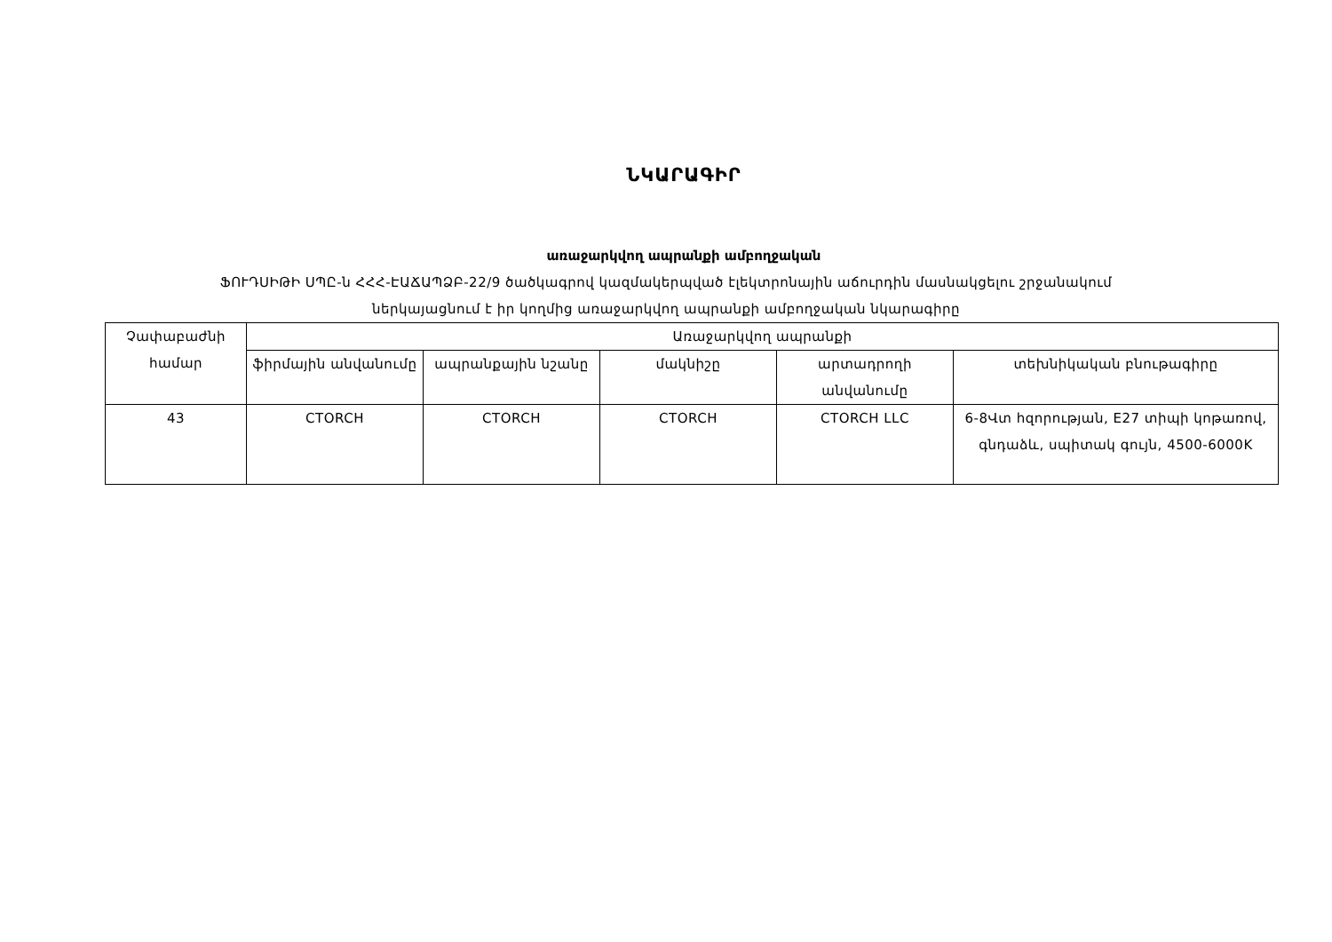ՆԿԱՐԱԳԻՐ
առաջարկվող ապրանքի ամբողջական
ՖՈՒԴՍԻԹԻ ՍՊԸ-ն ՀՀՀ-ԷԱՃԱՊՁԲ-22/9 ծածկագրով կազմակերպված էլեկտրոնային աճուրդին մասնակցելու շրջանակում
ներկայացնում է իր կողմից առաջարկվող ապրանքի ամբողջական նկարագիրը
| Չափաբաժնի համար | Առաջարկվող ապրանքի | | | | |
| --- | --- | --- | --- | --- | --- |
| | ֆիրմային անվանումը | ապրանքային նշանը | մակնիշը | արտադրողի անվանումը | տեխնիկական բնութագիրը |
| 43 | CTORCH | CTORCH | CTORCH | CTORCH LLC | 6-8Վտ հզորության, E27 տիպի կոթառով, գնդաձև, սպիտակ գույն, 4500-6000K |